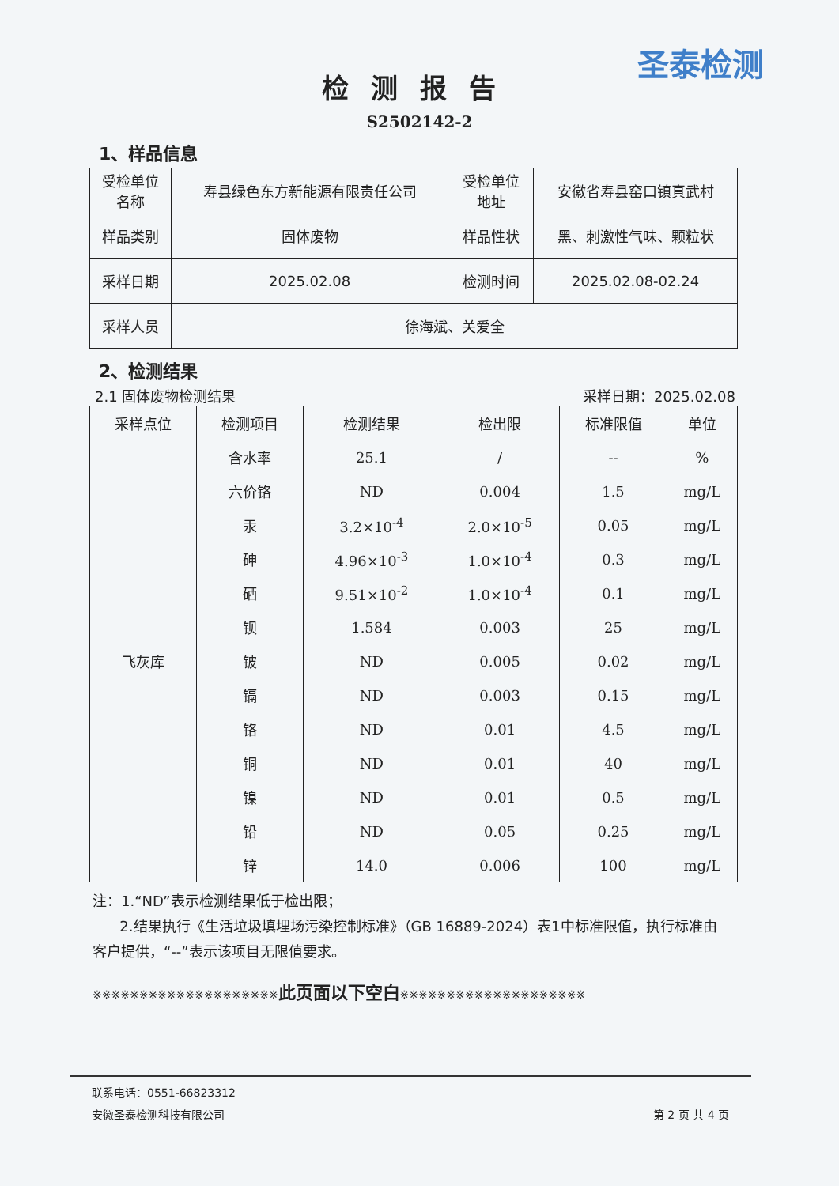圣泰检测
检测报告
S2502142-2
1、样品信息
| 受检单位 名称 | 寿县绿色东方新能源有限责任公司 | 受检单位 地址 | 安徽省寿县窑口镇真武村 |
| 样品类别 | 固体废物 | 样品性状 | 黑、刺激性气味、颗粒状 |
| 采样日期 | 2025.02.08 | 检测时间 | 2025.02.08-02.24 |
| 采样人员 | 徐海斌、关爱全 | | |
2、检测结果
2.1 固体废物检测结果 采样日期：2025.02.08
| 采样点位 | 检测项目 | 检测结果 | 检出限 | 标准限值 | 单位 |
| --- | --- | --- | --- | --- | --- |
| 飞灰库 | 含水率 | 25.1 | / | -- | % |
| | 六价铬 | ND | 0.004 | 1.5 | mg/L |
| | 汞 | 3.2×10<sup>-4</sup> | 2.0×10<sup>-5</sup> | 0.05 | mg/L |
| | 砷 | 4.96×10<sup>-3</sup> | 1.0×10<sup>-4</sup> | 0.3 | mg/L |
| | 硒 | 9.51×10<sup>-2</sup> | 1.0×10<sup>-4</sup> | 0.1 | mg/L |
| | 钡 | 1.584 | 0.003 | 25 | mg/L |
| | 铍 | ND | 0.005 | 0.02 | mg/L |
| | 镉 | ND | 0.003 | 0.15 | mg/L |
| | 铬 | ND | 0.01 | 4.5 | mg/L |
| | 铜 | ND | 0.01 | 40 | mg/L |
| | 镍 | ND | 0.01 | 0.5 | mg/L |
| | 铅 | ND | 0.05 | 0.25 | mg/L |
| | 锌 | 14.0 | 0.006 | 100 | mg/L |
注：1.“ND”表示检测结果低于检出限；
2.结果执行《生活垃圾填埋场污染控制标准》（GB 16889-2024）表1中标准限值，执行标准由客户提供，“--”表示该项目无限值要求。
※※※※※※※※※※※※※※※※※※※※此页面以下空白※※※※※※※※※※※※※※※※※※※※
联系电话：0551-66823312
安徽圣泰检测科技有限公司 第 2 页 共 4 页